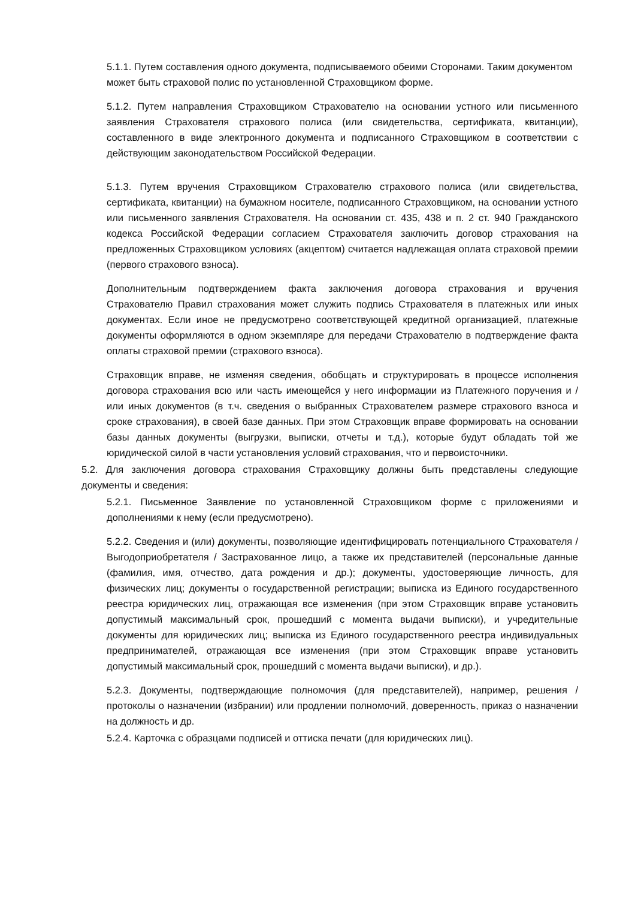5.1.1. Путем составления одного документа, подписываемого обеими Сторонами. Таким документом может быть страховой полис по установленной Страховщиком форме.
5.1.2. Путем направления Страховщиком Страхователю на основании устного или письменного заявления Страхователя страхового полиса (или свидетельства, сертификата, квитанции), составленного в виде электронного документа и подписанного Страховщиком в соответствии с действующим законодательством Российской Федерации.
5.1.3. Путем вручения Страховщиком Страхователю страхового полиса (или свидетельства, сертификата, квитанции) на бумажном носителе, подписанного Страховщиком, на основании устного или письменного заявления Страхователя. На основании ст. 435, 438 и п. 2 ст. 940 Гражданского кодекса Российской Федерации согласием Страхователя заключить договор страхования на предложенных Страховщиком условиях (акцептом) считается надлежащая оплата страховой премии (первого страхового взноса).
Дополнительным подтверждением факта заключения договора страхования и вручения Страхователю Правил страхования может служить подпись Страхователя в платежных или иных документах. Если иное не предусмотрено соответствующей кредитной организацией, платежные документы оформляются в одном экземпляре для передачи Страхователю в подтверждение факта оплаты страховой премии (страхового взноса).
Страховщик вправе, не изменяя сведения, обобщать и структурировать в процессе исполнения договора страхования всю или часть имеющейся у него информации из Платежного поручения и / или иных документов (в т.ч. сведения о выбранных Страхователем размере страхового взноса и сроке страхования), в своей базе данных. При этом Страховщик вправе формировать на основании базы данных документы (выгрузки, выписки, отчеты и т.д.), которые будут обладать той же юридической силой в части установления условий страхования, что и первоисточники.
5.2. Для заключения договора страхования Страховщику должны быть представлены следующие документы и сведения:
5.2.1. Письменное Заявление по установленной Страховщиком форме с приложениями и дополнениями к нему (если предусмотрено).
5.2.2. Сведения и (или) документы, позволяющие идентифицировать потенциального Страхователя / Выгодоприобретателя / Застрахованное лицо, а также их представителей (персональные данные (фамилия, имя, отчество, дата рождения и др.); документы, удостоверяющие личность, для физических лиц; документы о государственной регистрации; выписка из Единого государственного реестра юридических лиц, отражающая все изменения (при этом Страховщик вправе установить допустимый максимальный срок, прошедший с момента выдачи выписки), и учредительные документы для юридических лиц; выписка из Единого государственного реестра индивидуальных предпринимателей, отражающая все изменения (при этом Страховщик вправе установить допустимый максимальный срок, прошедший с момента выдачи выписки), и др.).
5.2.3. Документы, подтверждающие полномочия (для представителей), например, решения / протоколы о назначении (избрании) или продлении полномочий, доверенность, приказ о назначении на должность и др.
5.2.4. Карточка с образцами подписей и оттиска печати (для юридических лиц).